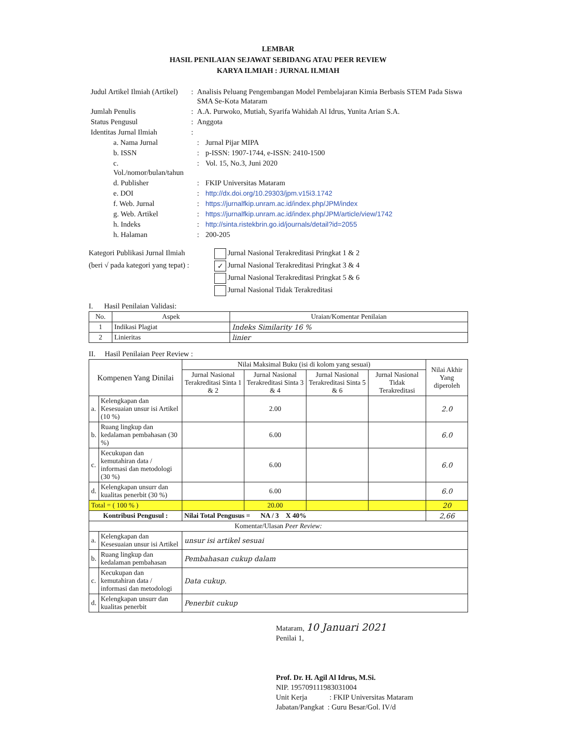LEMBAR
HASIL PENILAIAN SEJAWAT SEBIDANG ATAU PEER REVIEW
KARYA ILMIAH : JURNAL ILMIAH
| Judul Artikel Ilmiah (Artikel) | : | Analisis Peluang Pengembangan Model Pembelajaran Kimia Berbasis STEM Pada Siswa SMA Se-Kota Mataram | |
| Jumlah Penulis | : | A.A. Purwoko, Mutiah, Syarifa Wahidah Al Idrus, Yunita Arian S.A. | |
| Status Pengusul | : | Anggota | |
| Identitas Jurnal Ilmiah | : | | |
| a. Nama Jurnal | | : | Jurnal Pijar MIPA |
| b. ISSN | | : | p-ISSN: 1907-1744, e-ISSN: 2410-1500 |
| c. Vol./nomor/bulan/tahun | | : | Vol. 15, No.3, Juni 2020 |
| d. Publisher | | : | FKIP Universitas Mataram |
| e. DOI | | : | http://dx.doi.org/10.29303/jpm.v15i3.1742 |
| f. Web. Jurnal | | : | https://jurnalfkip.unram.ac.id/index.php/JPM/index |
| g. Web. Artikel | | : | https://jurnalfkip.unram.ac.id/index.php/JPM/article/view/1742 |
| h. Indeks | | : | http://sinta.ristekbrin.go.id/journals/detail?id=2055 |
| h. Halaman | | : | 200-205 |
Kategori Publikasi Jurnal Ilmiah
(beri √ pada kategori yang tepat) :
Jurnal Nasional Terakreditasi Pringkat 1 & 2
✓ Jurnal Nasional Terakreditasi Pringkat 3 & 4
Jurnal Nasional Terakreditasi Pringkat 5 & 6
Jurnal Nasional Tidak Terakreditasi
I. Hasil Penilaian Validasi:
| No. | Aspek | Uraian/Komentar Penilaian |
| --- | --- | --- |
| 1 | Indikasi Plagiat | Indeks Similarity 16 % |
| 2 | Linieritas | linier |
II. Hasil Penilaian Peer Review :
| Kompenen Yang Dinilai | | Nilai Maksimal Buku (isi di kolom yang sesuai) | | | | Nilai Akhir Yang diperoleh |
| --- | --- | --- | --- | --- | --- | --- |
| | | Jurnal Nasional Terakreditasi Sinta 1 & 2 | Jurnal Nasional Terakreditasi Sinta 3 & 4 | Jurnal Nasional Terakreditasi Sinta 5 & 6 | Jurnal Nasional Tidak Terakreditasi | |
| a. | Kelengkapan dan Kesesuaian unsur isi Artikel (10 %) | | 2.00 | | | 2.0 |
| b. | Ruang lingkup dan kedalaman pembahasan (30 %) | | 6.00 | | | 6.0 |
| c. | Kecukupan dan kemutahiran data / informasi dan metodologi (30 %) | | 6.00 | | | 6.0 |
| d. | Kelengkapan unsurr dan kualitas penerbit (30 %) | | 6.00 | | | 6.0 |
| Total = ( 100 % ) | | | 20.00 | | | 20 |
| Kontribusi Pengusul : | | Nilai Total Pengusus = NA / 3 X 40% | | | | 2,66 |
| Komentar/Ulasan Peer Review: | | | | | | |
| a. | Kelengkapan dan Kesesuaian unsur isi Artikel | unsur isi artikel sesuai | | | | |
| b. | Ruang lingkup dan kedalaman pembahasan | Pembahasan cukup dalam | | | | |
| c. | Kecukupan dan kemutahiran data / informasi dan metodologi | Data cukup. | | | | |
| d. | Kelengkapan unsurr dan kualitas penerbit | Penerbit cukup | | | | |
Mataram, 10 Januari 2021
Penilai 1,
Prof. Dr. H. Agil Al Idrus, M.Si.
NIP. 195709111983031004
Unit Kerja : FKIP Universitas Mataram
Jabatan/Pangkat : Guru Besar/Gol. IV/d